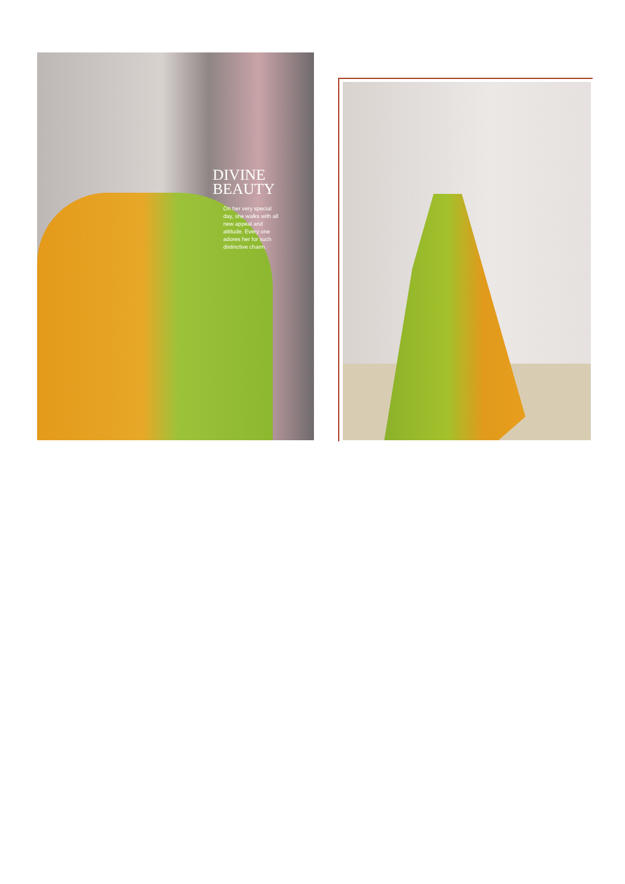DIVINE
BEAUTY
On her very special day, she walks with all new appeal and attitude. Every one adores her for such distinctive charm.